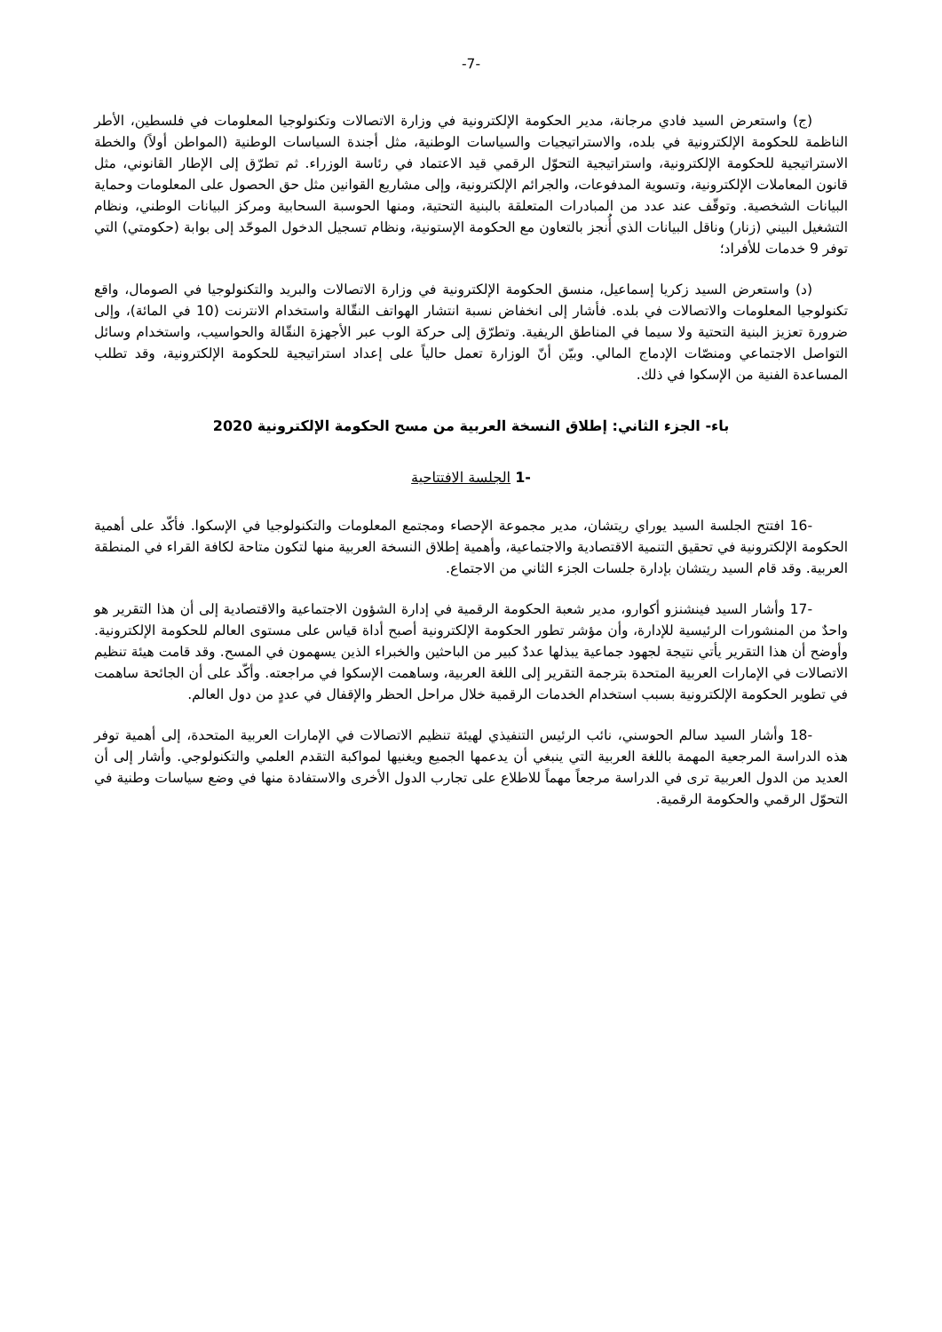-7-
(ج) واستعرض السيد فادي مرجانة، مدير الحكومة الإلكترونية في وزارة الاتصالات وتكنولوجيا المعلومات في فلسطين، الأطر الناظمة للحكومة الإلكترونية في بلده، والاستراتيجيات والسياسات الوطنية، مثل أجندة السياسات الوطنية (المواطن أولاً) والخطة الاستراتيجية للحكومة الإلكترونية، واستراتيجية التحوّل الرقمي قيد الاعتماد في رئاسة الوزراء. ثم تطرّق إلى الإطار القانوني، مثل قانون المعاملات الإلكترونية، وتسوية المدفوعات، والجرائم الإلكترونية، وإلى مشاريع القوانين مثل حق الحصول على المعلومات وحماية البيانات الشخصية. وتوقّف عند عدد من المبادرات المتعلقة بالبنية التحتية، ومنها الحوسبة السحابية ومركز البيانات الوطني، ونظام التشغيل البيني (زنار) وناقل البيانات الذي أُنجز بالتعاون مع الحكومة الإستونية، ونظام تسجيل الدخول الموحّد إلى بوابة (حكومتي) التي توفر 9 خدمات للأفراد؛
(د) واستعرض السيد زكريا إسماعيل، منسق الحكومة الإلكترونية في وزارة الاتصالات والبريد والتكنولوجيا في الصومال، واقع تكنولوجيا المعلومات والاتصالات في بلده. فأشار إلى انخفاض نسبة انتشار الهواتف النقّالة واستخدام الانترنت (10 في المائة)، وإلى ضرورة تعزيز البنية التحتية ولا سيما في المناطق الريفية. وتطرّق إلى حركة الوب عبر الأجهزة النقّالة والحواسيب، واستخدام وسائل التواصل الاجتماعي ومنصّات الإدماج المالي. وبيّن أنّ الوزارة تعمل حالياً على إعداد استراتيجية للحكومة الإلكترونية، وقد تطلب المساعدة الفنية من الإسكوا في ذلك.
باء- الجزء الثاني: إطلاق النسخة العربية من مسح الحكومة الإلكترونية 2020
-1 الجلسة الافتتاحية
-16 افتتح الجلسة السيد يوراي ريتشان، مدير مجموعة الإحصاء ومجتمع المعلومات والتكنولوجيا في الإسكوا. فأكّد على أهمية الحكومة الإلكترونية في تحقيق التنمية الاقتصادية والاجتماعية، وأهمية إطلاق النسخة العربية منها لتكون متاحة لكافة القراء في المنطقة العربية. وقد قام السيد ريتشان بإدارة جلسات الجزء الثاني من الاجتماع.
-17 وأشار السيد فينشنزو أكوارو، مدير شعبة الحكومة الرقمية في إدارة الشؤون الاجتماعية والاقتصادية إلى أن هذا التقرير هو واحدٌ من المنشورات الرئيسية للإدارة، وأن مؤشر تطور الحكومة الإلكترونية أصبح أداة قياس على مستوى العالم للحكومة الإلكترونية. وأوضح أن هذا التقرير يأتي نتيجة لجهود جماعية يبذلها عددٌ كبير من الباحثين والخبراء الذين يسهمون في المسح. وقد قامت هيئة تنظيم الاتصالات في الإمارات العربية المتحدة بترجمة التقرير إلى اللغة العربية، وساهمت الإسكوا في مراجعته. وأكّد على أن الجائحة ساهمت في تطوير الحكومة الإلكترونية بسبب استخدام الخدمات الرقمية خلال مراحل الحظر والإقفال في عددٍ من دول العالم.
-18 وأشار السيد سالم الحوسني، نائب الرئيس التنفيذي لهيئة تنظيم الاتصالات في الإمارات العربية المتحدة، إلى أهمية توفر هذه الدراسة المرجعية المهمة باللغة العربية التي ينبغي أن يدعمها الجميع ويغنيها لمواكبة التقدم العلمي والتكنولوجي. وأشار إلى أن العديد من الدول العربية ترى في الدراسة مرجعاً مهماً للاطلاع على تجارب الدول الأخرى والاستفادة منها في وضع سياسات وطنية في التحوّل الرقمي والحكومة الرقمية.